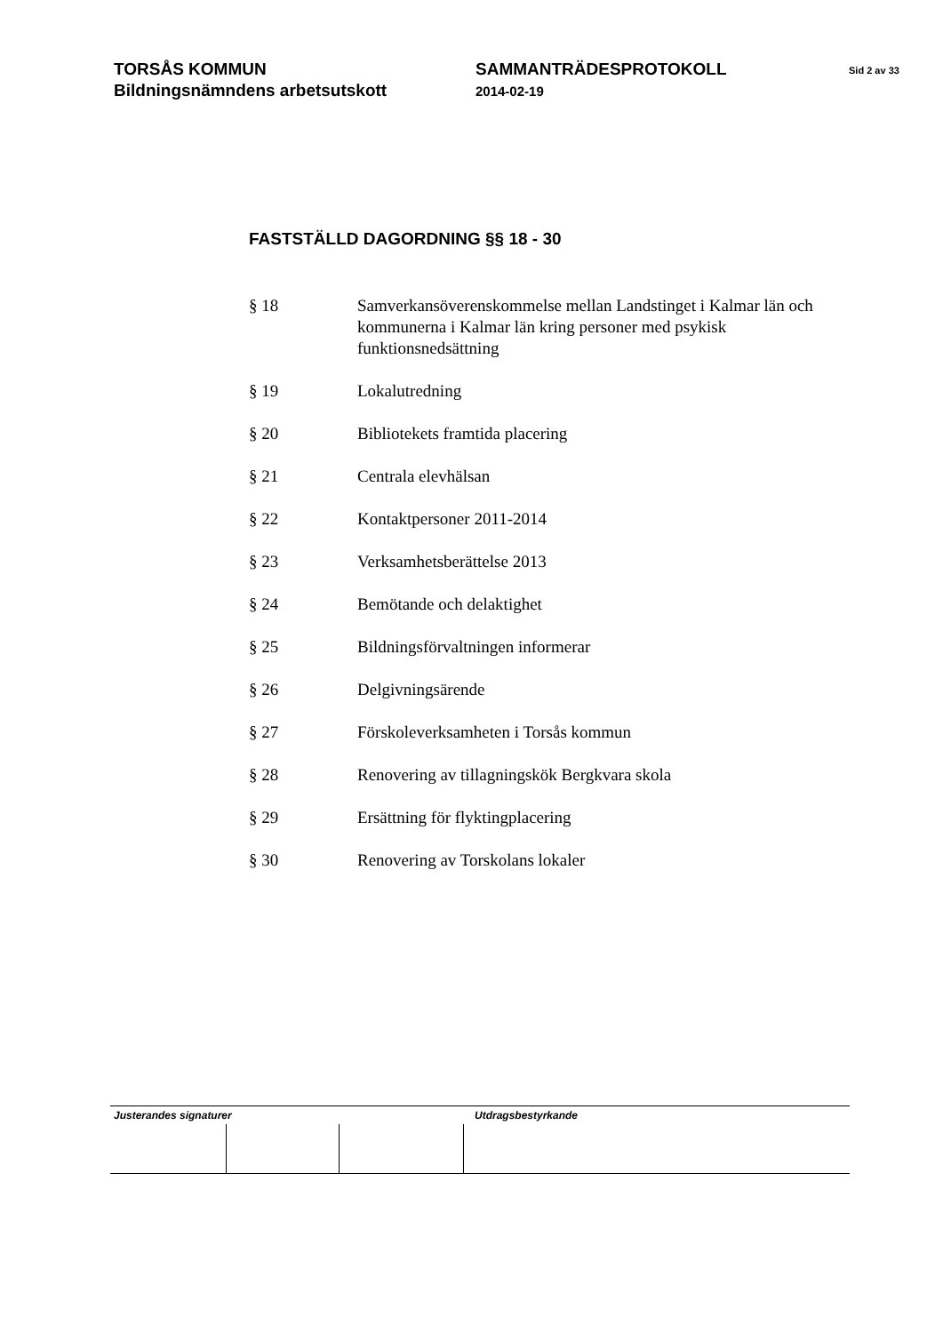TORSÅS KOMMUN
Bildningsnämndens arbetsutskott
SAMMANTRÄDESPROTOKOLL
2014-02-19
Sid 2 av 33
FASTSTÄLLD DAGORDNING §§ 18 - 30
§ 18 Samverkansöverenskommelse mellan Landstinget i Kalmar län och kommunerna i Kalmar län kring personer med psykisk funktionsnedsättning
§ 19 Lokalutredning
§ 20 Bibliotekets framtida placering
§ 21 Centrala elevhälsan
§ 22 Kontaktpersoner 2011-2014
§ 23 Verksamhetsberättelse 2013
§ 24 Bemötande och delaktighet
§ 25 Bildningsförvaltningen informerar
§ 26 Delgivningsärende
§ 27 Förskoleverksamheten i Torsås kommun
§ 28 Renovering av tillagningskök Bergkvara skola
§ 29 Ersättning för flyktingplacering
§ 30 Renovering av Torskolans lokaler
Justerandes signaturer Utdragsbestyrkande